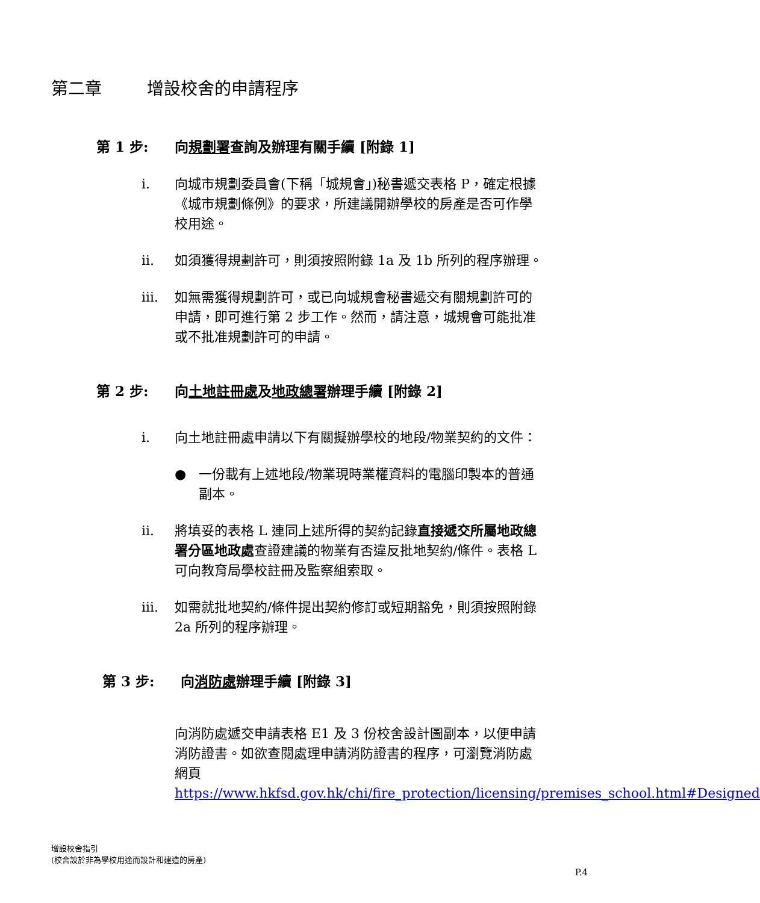第二章 增設校舍的申請程序
第 1 步: 向規劃署查詢及辦理有關手續 [附錄 1]
i. 向城市規劃委員會(下稱「城規會」)秘書遞交表格 P，確定根據《城市規劃條例》的要求，所建議開辦學校的房產是否可作學校用途。
ii. 如須獲得規劃許可，則須按照附錄 1a 及 1b 所列的程序辦理。
iii. 如無需獲得規劃許可，或已向城規會秘書遞交有關規劃許可的申請，即可進行第 2 步工作。然而，請注意，城規會可能批准或不批准規劃許可的申請。
第 2 步: 向土地註冊處及地政總署辦理手續 [附錄 2]
i. 向土地註冊處申請以下有關擬辦學校的地段/物業契約的文件：
● 一份載有上述地段/物業現時業權資料的電腦印製本的普通副本。
ii. 將填妥的表格 L 連同上述所得的契約記錄直接遞交所屬地政總署分區地政處查證建議的物業有否違反批地契約/條件。表格 L 可向教育局學校註冊及監察組索取。
iii. 如需就批地契約/條件提出契約修訂或短期豁免，則須按照附錄 2a 所列的程序辦理。
第 3 步: 向消防處辦理手續 [附錄 3]
向消防處遞交申請表格 E1 及 3 份校舍設計圖副本，以便申請消防證書。如欲查閱處理申請消防證書的程序，可瀏覽消防處網頁 https://www.hkfsd.gov.hk/chi/fire_protection/licensing/premises_school.html#Designed
增設校舍指引
(校舍設於非為學校用途而設計和建造的房產)
P.4